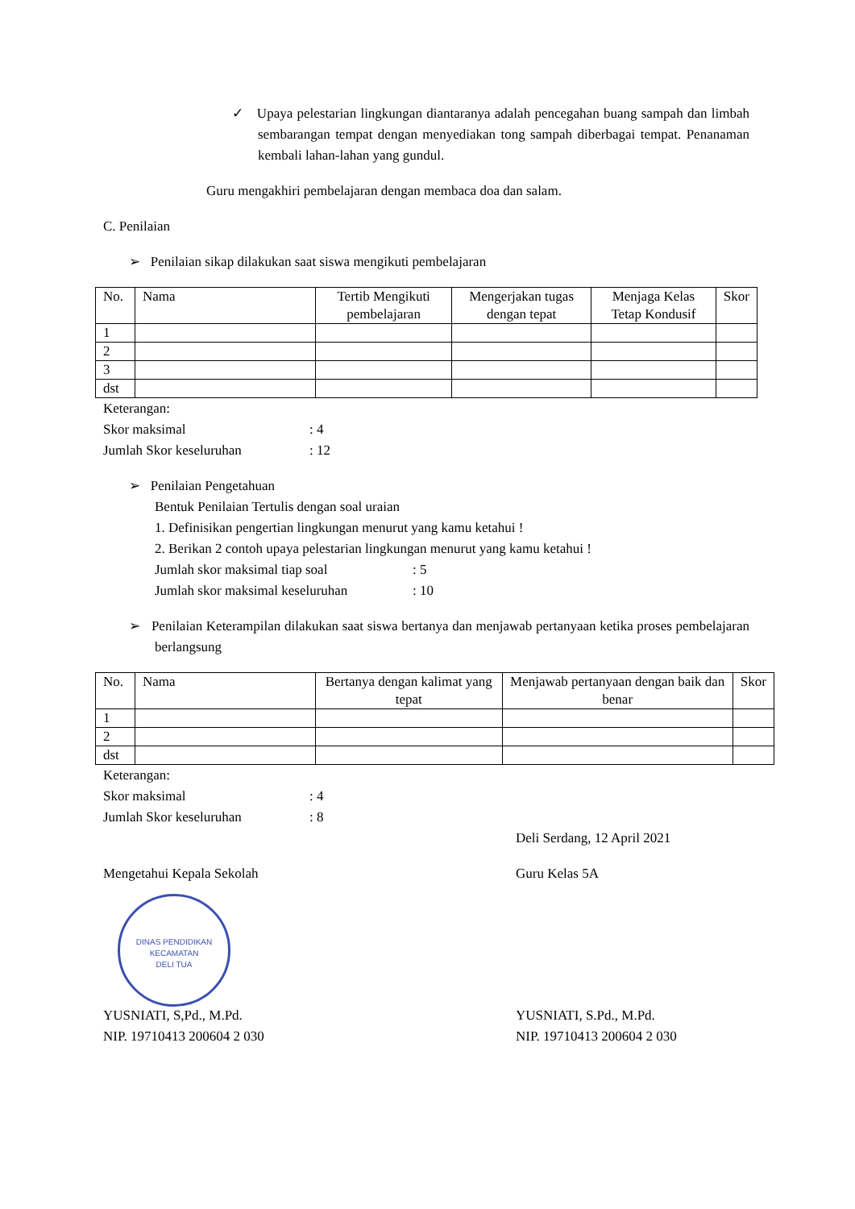✓ Upaya pelestarian lingkungan diantaranya adalah pencegahan buang sampah dan limbah sembarangan tempat dengan menyediakan tong sampah diberbagai tempat. Penanaman kembali lahan-lahan yang gundul.
Guru mengakhiri pembelajaran dengan membaca doa dan salam.
C. Penilaian
➢ Penilaian sikap dilakukan saat siswa mengikuti pembelajaran
| No. | Nama | Tertib Mengikuti pembelajaran | Mengerjakan tugas dengan tepat | Menjaga Kelas Tetap Kondusif | Skor |
| --- | --- | --- | --- | --- | --- |
| 1 | | | | | |
| 2 | | | | | |
| 3 | | | | | |
| dst | | | | | |
Keterangan:
Skor maksimal: 4
Jumlah Skor keseluruhan: 12
➢ Penilaian Pengetahuan
Bentuk Penilaian Tertulis dengan soal uraian
1. Definisikan pengertian lingkungan menurut yang kamu ketahui !
2. Berikan 2 contoh upaya pelestarian lingkungan menurut yang kamu ketahui !
Jumlah skor maksimal tiap soal: 5
Jumlah skor maksimal keseluruhan: 10
➢ Penilaian Keterampilan dilakukan saat siswa bertanya dan menjawab pertanyaan ketika proses pembelajaran berlangsung
| No. | Nama | Bertanya dengan kalimat yang tepat | Menjawab pertanyaan dengan baik dan benar | Skor |
| --- | --- | --- | --- | --- |
| 1 | | | | |
| 2 | | | | |
| dst | | | | |
Keterangan:
Skor maksimal: 4
Jumlah Skor keseluruhan: 8
Deli Serdang, 12 April 2021
Mengetahui Kepala Sekolah
DINAS PENDIDIKAN
KECAMATAN
DELI TUA
YUSNIATI, S,Pd., M.Pd.
NIP. 19710413 200604 2 030
Guru Kelas 5A
YUSNIATI, S.Pd., M.Pd.
NIP. 19710413 200604 2 030